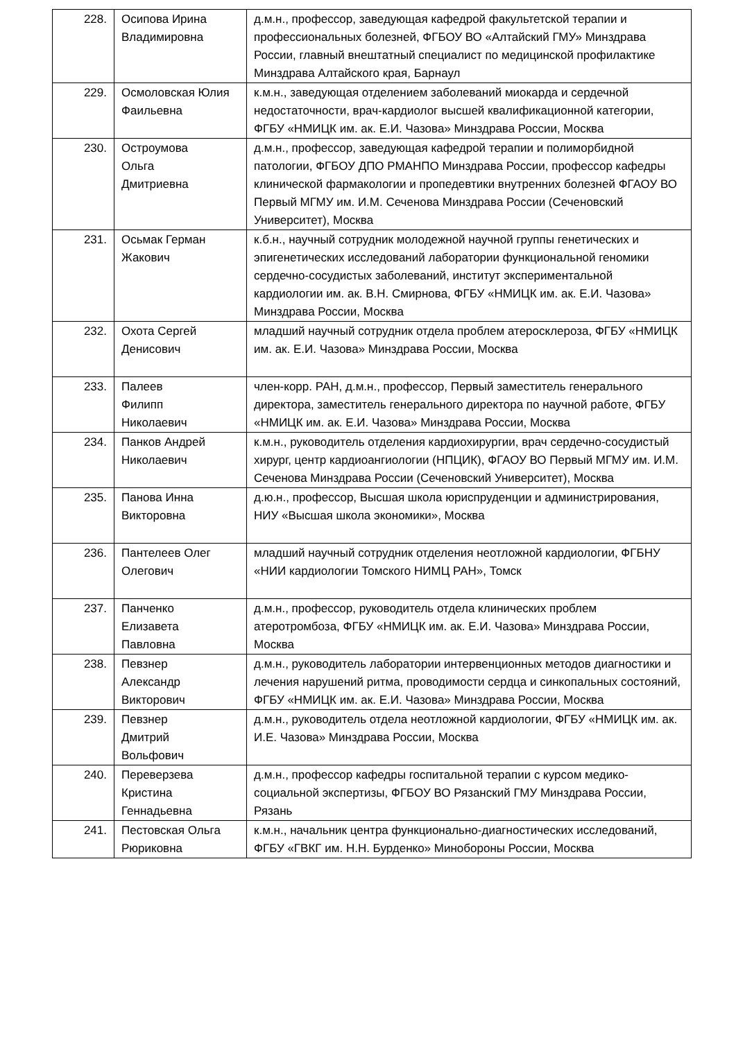| 228. | Осипова Ирина Владимировна | д.м.н., профессор, заведующая кафедрой факультетской терапии и профессиональных болезней, ФГБОУ ВО «Алтайский ГМУ» Минздрава России, главный внештатный специалист по медицинской профилактике Минздрава Алтайского края, Барнаул |
| 229. | Осмоловская Юлия Фаильевна | к.м.н., заведующая отделением заболеваний миокарда и сердечной недостаточности, врач-кардиолог высшей квалификационной категории, ФГБУ «НМИЦК им. ак. Е.И. Чазова» Минздрава России, Москва |
| 230. | Остроумова Ольга Дмитриевна | д.м.н., профессор, заведующая кафедрой терапии и полиморбидной патологии, ФГБОУ ДПО РМАНПО Минздрава России, профессор кафедры клинической фармакологии и пропедевтики внутренних болезней ФГАОУ ВО Первый МГМУ им. И.М. Сеченова Минздрава России (Сеченовский Университет), Москва |
| 231. | Осьмак Герман Жакович | к.б.н., научный сотрудник молодежной научной группы генетических и эпигенетических исследований лаборатории функциональной геномики сердечно-сосудистых заболеваний, институт экспериментальной кардиологии им. ак. В.Н. Смирнова, ФГБУ «НМИЦК им. ак. Е.И. Чазова» Минздрава России, Москва |
| 232. | Охота Сергей Денисович | младший научный сотрудник отдела проблем атеросклероза, ФГБУ «НМИЦК им. ак. Е.И. Чазова» Минздрава России, Москва |
| 233. | Палеев Филипп Николаевич | член-корр. РАН, д.м.н., профессор, Первый заместитель генерального директора, заместитель генерального директора по научной работе, ФГБУ «НМИЦК им. ак. Е.И. Чазова» Минздрава России, Москва |
| 234. | Панков Андрей Николаевич | к.м.н., руководитель отделения кардиохирургии, врач сердечно-сосудистый хирург, центр кардиоангиологии (НПЦИК), ФГАОУ ВО Первый МГМУ им. И.М. Сеченова Минздрава России (Сеченовский Университет), Москва |
| 235. | Панова Инна Викторовна | д.ю.н., профессор, Высшая школа юриспруденции и администрирования, НИУ «Высшая школа экономики», Москва |
| 236. | Пантелеев Олег Олегович | младший научный сотрудник отделения неотложной кардиологии, ФГБНУ «НИИ кардиологии Томского НИМЦ РАН», Томск |
| 237. | Панченко Елизавета Павловна | д.м.н., профессор, руководитель отдела клинических проблем атеротромбоза, ФГБУ «НМИЦК им. ак. Е.И. Чазова» Минздрава России, Москва |
| 238. | Певзнер Александр Викторович | д.м.н., руководитель лаборатории интервенционных методов диагностики и лечения нарушений ритма, проводимости сердца и синкопальных состояний, ФГБУ «НМИЦК им. ак. Е.И. Чазова» Минздрава России, Москва |
| 239. | Певзнер Дмитрий Вольфович | д.м.н., руководитель отдела неотложной кардиологии, ФГБУ «НМИЦК им. ак. И.Е. Чазова» Минздрава России, Москва |
| 240. | Переверзева Кристина Геннадьевна | д.м.н., профессор кафедры госпитальной терапии с курсом медико-социальной экспертизы, ФГБОУ ВО Рязанский ГМУ Минздрава России, Рязань |
| 241. | Пестовская Ольга Рюриковна | к.м.н., начальник центра функционально-диагностических исследований, ФГБУ «ГВКГ им. Н.Н. Бурденко» Минобороны России, Москва |